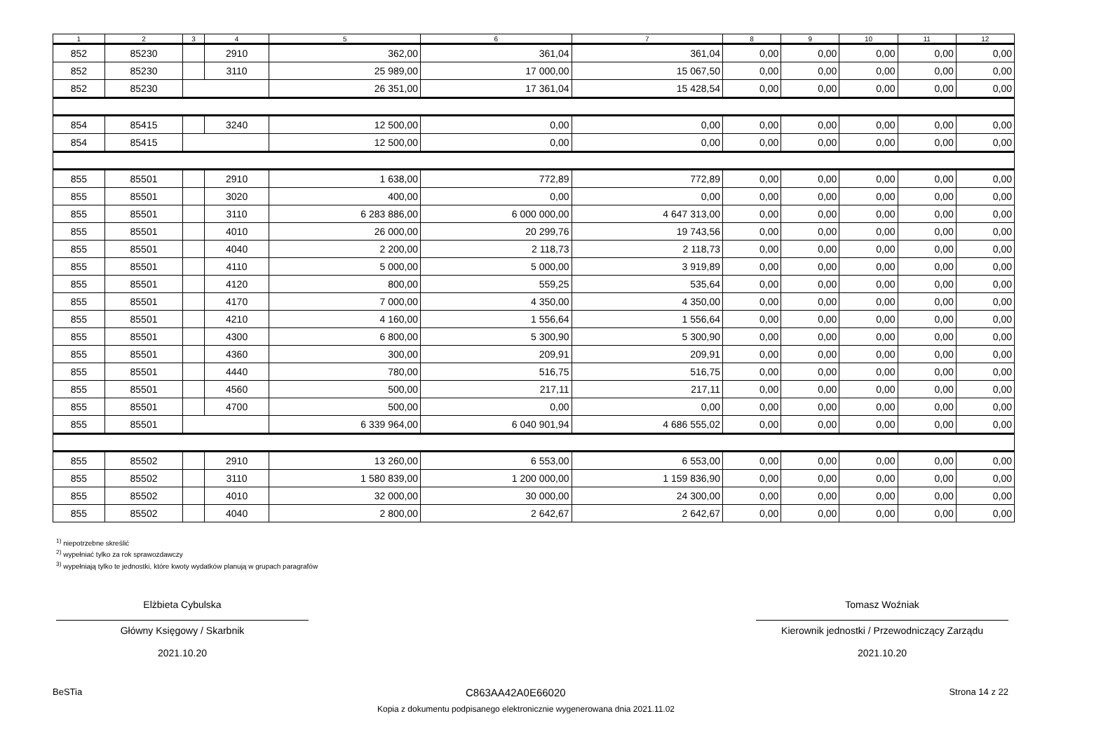| 1 | 2 | 3 | 4 | 5 | 6 | 7 | 8 | 9 | 10 | 11 | 12 |
| --- | --- | --- | --- | --- | --- | --- | --- | --- | --- | --- | --- |
| 852 | 85230 | | 2910 | 362,00 | 361,04 | 361,04 | 0,00 | 0,00 | 0,00 | 0,00 | 0,00 |
| 852 | 85230 | | 3110 | 25 989,00 | 17 000,00 | 15 067,50 | 0,00 | 0,00 | 0,00 | 0,00 | 0,00 |
| 852 | 85230 | | | 26 351,00 | 17 361,04 | 15 428,54 | 0,00 | 0,00 | 0,00 | 0,00 | 0,00 |
| 854 | 85415 | | 3240 | 12 500,00 | 0,00 | 0,00 | 0,00 | 0,00 | 0,00 | 0,00 | 0,00 |
| 854 | 85415 | | | 12 500,00 | 0,00 | 0,00 | 0,00 | 0,00 | 0,00 | 0,00 | 0,00 |
| 855 | 85501 | | 2910 | 1 638,00 | 772,89 | 772,89 | 0,00 | 0,00 | 0,00 | 0,00 | 0,00 |
| 855 | 85501 | | 3020 | 400,00 | 0,00 | 0,00 | 0,00 | 0,00 | 0,00 | 0,00 | 0,00 |
| 855 | 85501 | | 3110 | 6 283 886,00 | 6 000 000,00 | 4 647 313,00 | 0,00 | 0,00 | 0,00 | 0,00 | 0,00 |
| 855 | 85501 | | 4010 | 26 000,00 | 20 299,76 | 19 743,56 | 0,00 | 0,00 | 0,00 | 0,00 | 0,00 |
| 855 | 85501 | | 4040 | 2 200,00 | 2 118,73 | 2 118,73 | 0,00 | 0,00 | 0,00 | 0,00 | 0,00 |
| 855 | 85501 | | 4110 | 5 000,00 | 5 000,00 | 3 919,89 | 0,00 | 0,00 | 0,00 | 0,00 | 0,00 |
| 855 | 85501 | | 4120 | 800,00 | 559,25 | 535,64 | 0,00 | 0,00 | 0,00 | 0,00 | 0,00 |
| 855 | 85501 | | 4170 | 7 000,00 | 4 350,00 | 4 350,00 | 0,00 | 0,00 | 0,00 | 0,00 | 0,00 |
| 855 | 85501 | | 4210 | 4 160,00 | 1 556,64 | 1 556,64 | 0,00 | 0,00 | 0,00 | 0,00 | 0,00 |
| 855 | 85501 | | 4300 | 6 800,00 | 5 300,90 | 5 300,90 | 0,00 | 0,00 | 0,00 | 0,00 | 0,00 |
| 855 | 85501 | | 4360 | 300,00 | 209,91 | 209,91 | 0,00 | 0,00 | 0,00 | 0,00 | 0,00 |
| 855 | 85501 | | 4440 | 780,00 | 516,75 | 516,75 | 0,00 | 0,00 | 0,00 | 0,00 | 0,00 |
| 855 | 85501 | | 4560 | 500,00 | 217,11 | 217,11 | 0,00 | 0,00 | 0,00 | 0,00 | 0,00 |
| 855 | 85501 | | 4700 | 500,00 | 0,00 | 0,00 | 0,00 | 0,00 | 0,00 | 0,00 | 0,00 |
| 855 | 85501 | | | 6 339 964,00 | 6 040 901,94 | 4 686 555,02 | 0,00 | 0,00 | 0,00 | 0,00 | 0,00 |
| 855 | 85502 | | 2910 | 13 260,00 | 6 553,00 | 6 553,00 | 0,00 | 0,00 | 0,00 | 0,00 | 0,00 |
| 855 | 85502 | | 3110 | 1 580 839,00 | 1 200 000,00 | 1 159 836,90 | 0,00 | 0,00 | 0,00 | 0,00 | 0,00 |
| 855 | 85502 | | 4010 | 32 000,00 | 30 000,00 | 24 300,00 | 0,00 | 0,00 | 0,00 | 0,00 | 0,00 |
| 855 | 85502 | | 4040 | 2 800,00 | 2 642,67 | 2 642,67 | 0,00 | 0,00 | 0,00 | 0,00 | 0,00 |
<sup>1)</sup> niepotrzebne skreślić
<sup>2)</sup> wypełniać tylko za rok sprawozdawczy
<sup>3)</sup> wypełniają tylko te jednostki, które kwoty wydatków planują w grupach paragrafów
Elżbieta Cybulska
Główny Księgowy / Skarbnik
2021.10.20
Tomasz Woźniak
Kierownik jednostki / Przewodniczący Zarządu
2021.10.20
BeSTia C863AA42A0E66020 Strona 14 z 22
Kopia z dokumentu podpisanego elektronicznie wygenerowana dnia 2021.11.02